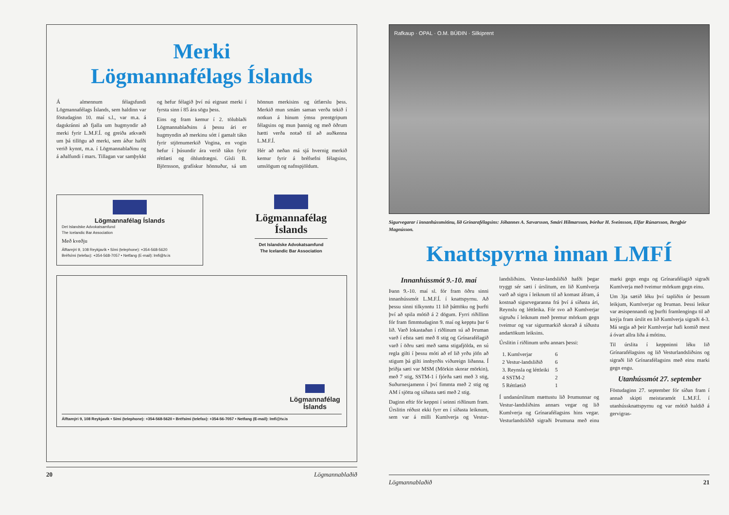Merki
Lögmannafélags Íslands
Á almennum félagsfundi Lögmannafélags Íslands, sem haldinn var föstudaginn 10. maí s.l., var m.a. á dagskránni að fjalla um hugmyndir að merki fyrir L.M.F.Í. og greiða atkvæði um þá tillögu að merki, sem áður hafði verið kynnt, m.a. í Lögmannablaðinu og á aðalfundi í mars. Tillagan var samþykkt og hefur félagið því nú eignast merki í fyrsta sinn í 85 ára sögu þess.
Eins og fram kemur í 2. tölublaði Lögmannablaðsins á þessu ári er hugmyndin að merkinu sótt í gamalt tákn fyrir stjörnumerkið Vogina, en vogin hefur í þúsundir ára verið tákn fyrir réttlæti og óhlutdrægni. Gísli B. Björnsson, grafískur hönnuður, sá um hönnun merkisins og útfærslu þess. Merkið mun smám saman verða tekið í notkun á hinum ýmsu prentgripum félagsins og mun þannig og með öðrum hætti verða notað til að auðkenna L.M.F.Í.
Hér að neðan má sjá hvernig merkið kemur fyrir á bréfsefni félagsins, umslögum og nafnspjöldum.
Lögmannafélag Íslands
Det Islandske Advokatsamfund
The Icelandic Bar Association
Með kveðju
Álftamýri 9, 108 Reykjavík • Sími (telephone): +354-568-5620
Bréfsími (telefax): +354-568-7057 • Netfang (E-mail): lmfi@tv.is
Lögmannafélag
Íslands
Det Islandske Advokatsamfund
The Icelandic Bar Association
Lögmannafélag
Íslands
Álftamýri 9, 108 Reykjavík • Sími (telephone): +354-568-5620 • Bréfsími (telefax): +354-56-7057 • Netfang (E-mail): lmfi@tv.is
20 Lögmannablaðið
Rafkaup · OPAL · O.M. BÚÐIN · Silkiprent
Sigurvegarar í innanhússmótinu, lið Grínarafélagsins: Jóhannes A. Sævarsson, Smári Hilmarsson, Þórður H. Sveinsson, Elfar Rúnarsson, Bergþór Magnússon.
Knattspyrna innan LMFÍ
Innanhússmót 9.-10. maí
Þann 9.-10. maí sl. fór fram öðru sinni innanhússmót L.M.F.Í. í knattspyrnu. Að þessu sinni tilkynntu 11 lið þátttöku og þurfti því að spila mótið á 2 dögum. Fyrri riðillinn fór fram fimmtudaginn 9. maí og kepptu þar 6 lið. Varð lokastaðan í riðlinum sú að Þruman varð í efsta sæti með 8 stig og Grínarafélagið varð í öðru sæti með sama stigafjölda, en sú regla gilti í þessu móti að ef lið yrðu jöfn að stigum þá gilti innbyrðis viðureign liðanna. Í þriðja sæti var MSM (Mörkin skorar mörkin), með 7 stig, SSTM-1 í fjórða sæti með 3 stig, Suðurnesjamenn í því fimmta með 2 stig og AM í sjötta og síðasta sæti með 2 stig.
Daginn eftir fór keppni í seinni riðlinum fram. Úrslitin réðust ekki fyrr en í síðasta leiknum, sem var á milli Kumlverja og Vestur-landsliðsins. Vestur-landsliðið hafði þegar tryggt sér sæti í úrslitum, en lið Kumlverja varð að sigra í leiknum til að komast áfram, á kostnað sigurvegaranna frá því á síðasta ári, Reynslu og léttleika. Fór svo að Kumlverjar sigruðu í leiknum með þremur mörkum gegn tveimur og var sigurmarkið skorað á síðustu andartökum leiksins.
Úrslitin í riðlinum urðu annars þessi:
| 1. Kumlverjar | 6 |
| 2 Vestur-landsliðið | 6 |
| 3. Reynsla og léttleiki | 5 |
| 4 SSTM-2 | 2 |
| 5 Réttlætið | 1 |
Í undanúrslitum mættustu lið Þrumunnar og Vestur-landsliðsins annars vegar og lið Kumlverja og Grínarafélagsins hins vegar. Vesturlandsliðið sigraði Þrumuna með einu marki gegn engu og Grínarafélagið sigraði Kumlverja með tveimur mörkum gegn einu.
Um 3ja sætið léku því tapliðin úr þessum leikjum, Kumlverjar og Þruman. Þessi leikur var æsispennandi og þurfti framlengingu til að knýja fram úrslit en lið Kumlverja sigraði 4-3. Má segja að þeir Kumlverjar hafi komið mest á óvart allra liða á mótinu.
Til úrslita í keppninni léku lið Grínarafélagsins og lið Vesturlandsliðsins og sigraði lið Grínarafélagsins með einu marki gegn engu.
Utanhússmót 27. september
Föstudaginn 27. september fór síðan fram í annað skipti meistaramót L.M.F.Í. í utanhússknattspyrnu og var mótið haldið á gervigras-
Lögmannablaðið 21